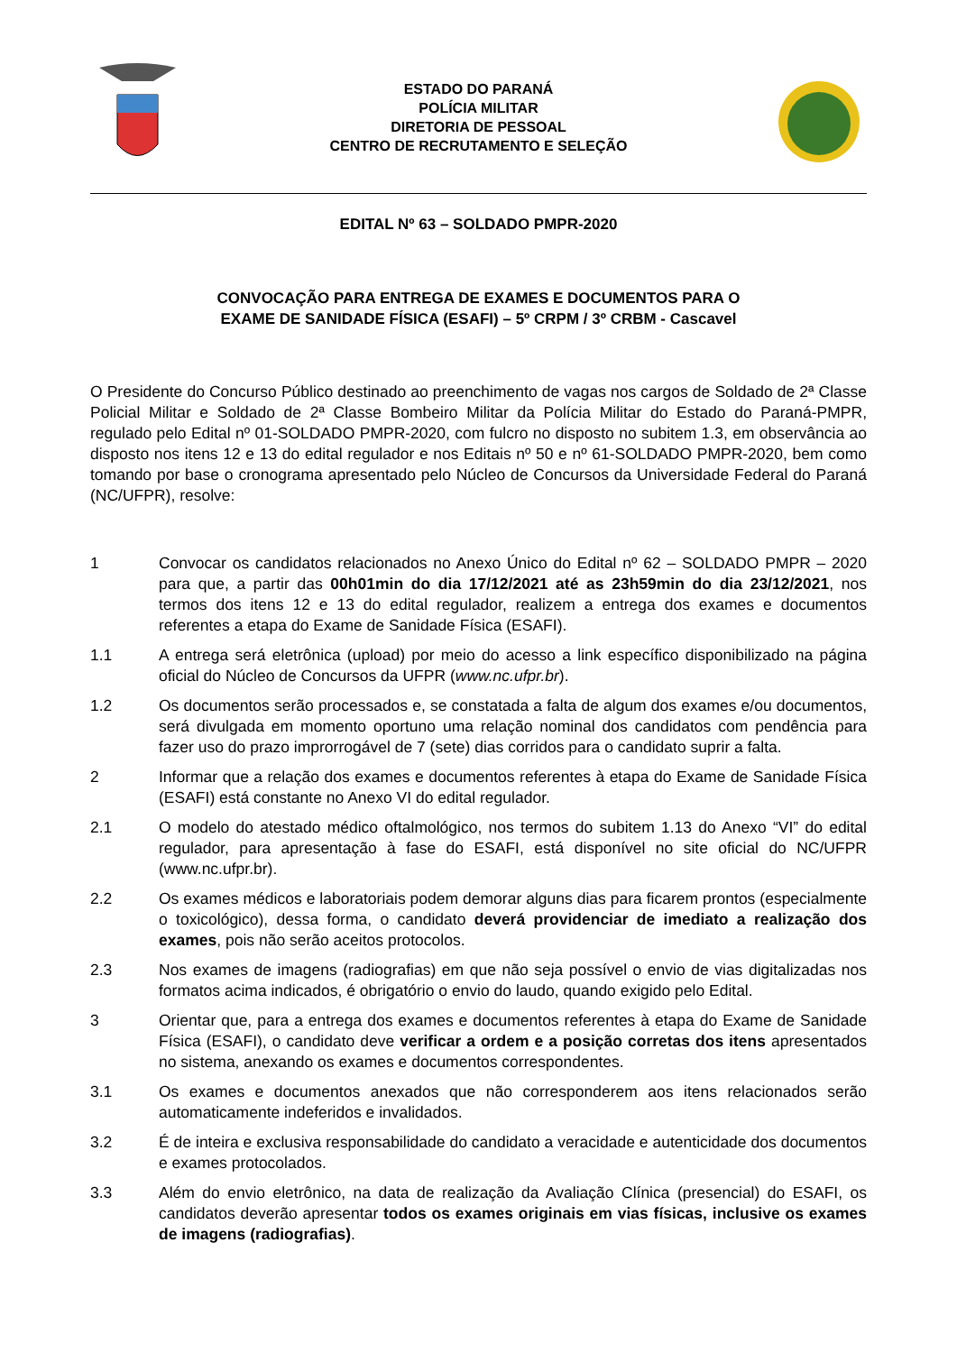ESTADO DO PARANÁ
POLÍCIA MILITAR
DIRETORIA DE PESSOAL
CENTRO DE RECRUTAMENTO E SELEÇÃO
EDITAL Nº 63 – SOLDADO PMPR-2020
CONVOCAÇÃO PARA ENTREGA DE EXAMES E DOCUMENTOS PARA O
EXAME DE SANIDADE FÍSICA (ESAFI) – 5º CRPM / 3º CRBM - Cascavel
O Presidente do Concurso Público destinado ao preenchimento de vagas nos cargos de Soldado de 2ª Classe Policial Militar e Soldado de 2ª Classe Bombeiro Militar da Polícia Militar do Estado do Paraná-PMPR, regulado pelo Edital nº 01-SOLDADO PMPR-2020, com fulcro no disposto no subitem 1.3, em observância ao disposto nos itens 12 e 13 do edital regulador e nos Editais nº 50 e nº 61-SOLDADO PMPR-2020, bem como tomando por base o cronograma apresentado pelo Núcleo de Concursos da Universidade Federal do Paraná (NC/UFPR), resolve:
1 Convocar os candidatos relacionados no Anexo Único do Edital nº 62 – SOLDADO PMPR – 2020 para que, a partir das 00h01min do dia 17/12/2021 até as 23h59min do dia 23/12/2021, nos termos dos itens 12 e 13 do edital regulador, realizem a entrega dos exames e documentos referentes a etapa do Exame de Sanidade Física (ESAFI).
1.1 A entrega será eletrônica (upload) por meio do acesso a link específico disponibilizado na página oficial do Núcleo de Concursos da UFPR (www.nc.ufpr.br).
1.2 Os documentos serão processados e, se constatada a falta de algum dos exames e/ou documentos, será divulgada em momento oportuno uma relação nominal dos candidatos com pendência para fazer uso do prazo improrrogável de 7 (sete) dias corridos para o candidato suprir a falta.
2 Informar que a relação dos exames e documentos referentes à etapa do Exame de Sanidade Física (ESAFI) está constante no Anexo VI do edital regulador.
2.1 O modelo do atestado médico oftalmológico, nos termos do subitem 1.13 do Anexo “VI” do edital regulador, para apresentação à fase do ESAFI, está disponível no site oficial do NC/UFPR (www.nc.ufpr.br).
2.2 Os exames médicos e laboratoriais podem demorar alguns dias para ficarem prontos (especialmente o toxicológico), dessa forma, o candidato deverá providenciar de imediato a realização dos exames, pois não serão aceitos protocolos.
2.3 Nos exames de imagens (radiografias) em que não seja possível o envio de vias digitalizadas nos formatos acima indicados, é obrigatório o envio do laudo, quando exigido pelo Edital.
3 Orientar que, para a entrega dos exames e documentos referentes à etapa do Exame de Sanidade Física (ESAFI), o candidato deve verificar a ordem e a posição corretas dos itens apresentados no sistema, anexando os exames e documentos correspondentes.
3.1 Os exames e documentos anexados que não corresponderem aos itens relacionados serão automaticamente indeferidos e invalidados.
3.2 É de inteira e exclusiva responsabilidade do candidato a veracidade e autenticidade dos documentos e exames protocolados.
3.3 Além do envio eletrônico, na data de realização da Avaliação Clínica (presencial) do ESAFI, os candidatos deverão apresentar todos os exames originais em vias físicas, inclusive os exames de imagens (radiografias).